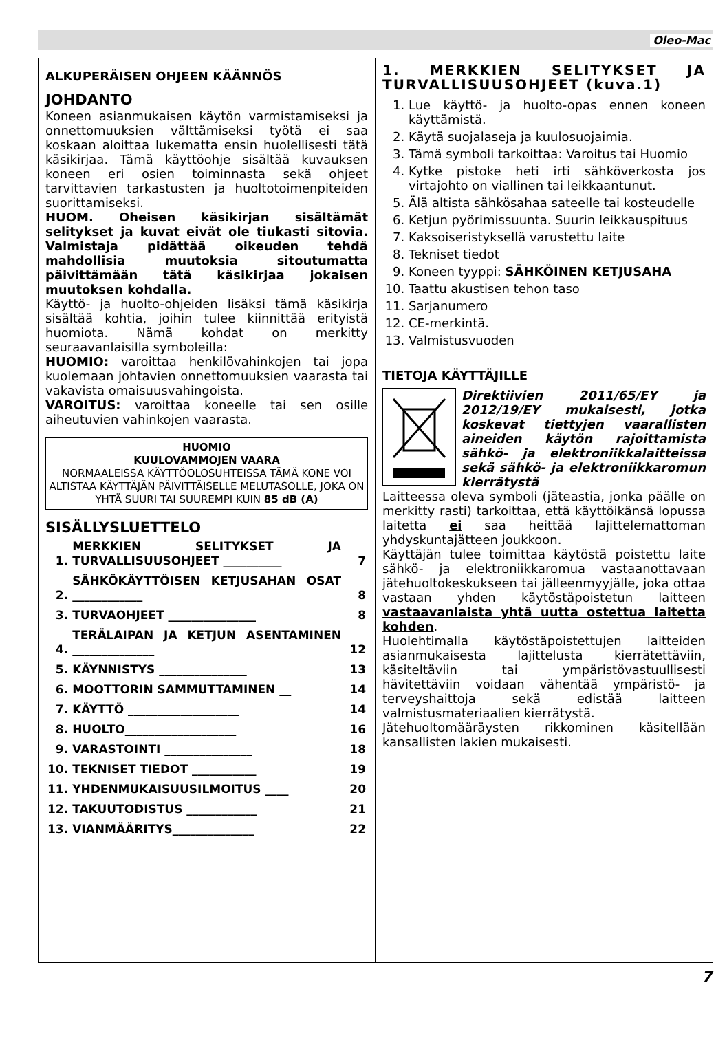Oleo-Mac
ALKUPERÄISEN OHJEEN KÄÄNNÖS
JOHDANTO
Koneen asianmukaisen käytön varmistamiseksi ja onnettomuuksien välttämiseksi työtä ei saa koskaan aloittaa lukematta ensin huolellisesti tätä käsikirjaa. Tämä käyttöohje sisältää kuvauksen koneen eri osien toiminnasta sekä ohjeet tarvittavien tarkastusten ja huoltotoimenpiteiden suorittamiseksi.
HUOM. Oheisen käsikirjan sisältämät selitykset ja kuvat eivät ole tiukasti sitovia. Valmistaja pidättää oikeuden tehdä mahdollisia muutoksia sitoutumatta päivittämään tätä käsikirjaa jokaisen muutoksen kohdalla.
Käyttö- ja huolto-ohjeiden lisäksi tämä käsikirja sisältää kohtia, joihin tulee kiinnittää erityistä huomiota. Nämä kohdat on merkitty seuraavanlaisilla symboleilla:
HUOMIO: varoittaa henkilövahinkojen tai jopa kuolemaan johtavien onnettomuuksien vaarasta tai vakavista omaisuusvahingoista.
VAROITUS: varoittaa koneelle tai sen osille aiheutuvien vahinkojen vaarasta.
HUOMIO
KUULOVAMMOJEN VAARA
NORMAALEISSA KÄYTTÖOLOSUHTEISSA TÄMÄ KONE VOI ALTISTAA KÄYTTÄJÄN PÄIVITTÄISELLE MELUTASOLLE, JOKA ON YHTÄ SUURI TAI SUUREMPI KUIN 85 dB (A)
SISÄLLYSLUETTELO
| 1. | MERKKIEN SELITYKSET JA TURVALLISUUSOHJEET __________ | 7 |
| 2. | SÄHKÖKÄYTTÖISEN KETJUSAHAN OSAT ____________ | 8 |
| 3. | TURVAOHJEET _______________ | 8 |
| 4. | TERÄLAIPAN JA KETJUN ASENTAMINEN ______________ | 12 |
| 5. | KÄYNNISTYS _______________ | 13 |
| 6. | MOOTTORIN SAMMUTTAMINEN __ | 14 |
| 7. | KÄYTTÖ ___________________ | 14 |
| 8. | HUOLTO___________________ | 16 |
| 9. | VARASTOINTI _______________ | 18 |
| 10. | TEKNISET TIEDOT ___________ | 19 |
| 11. | YHDENMUKAISUUSILMOITUS ____ | 20 |
| 12. | TAKUUTODISTUS ____________ | 21 |
| 13. | VIANMÄÄRITYS______________ | 22 |
1. MERKKIEN SELITYKSET JA TURVALLISUUSOHJEET (kuva.1)
1. Lue käyttö- ja huolto-opas ennen koneen käyttämistä.
2. Käytä suojalaseja ja kuulosuojaimia.
3. Tämä symboli tarkoittaa: Varoitus tai Huomio
4. Kytke pistoke heti irti sähköverkosta jos virtajohto on viallinen tai leikkaantunut.
5. Älä altista sähkösahaa sateelle tai kosteudelle
6. Ketjun pyörimissuunta. Suurin leikkauspituus
7. Kaksoiseristyksellä varustettu laite
8. Tekniset tiedot
9. Koneen tyyppi: SÄHKÖINEN KETJUSAHA
10. Taattu akustisen tehon taso
11. Sarjanumero
12. CE-merkintä.
13. Valmistusvuoden
TIETOJA KÄYTTÄJILLE
Direktiivien 2011/65/EY ja 2012/19/EY mukaisesti, jotka koskevat tiettyjen vaarallisten aineiden käytön rajoittamista sähkö- ja elektroniikkalaitteissa sekä sähkö- ja elektroniikkaromun kierrätystä
Laitteessa oleva symboli (jäteastia, jonka päälle on merkitty rasti) tarkoittaa, että käyttöikänsä lopussa laitetta ei saa heittää lajittelemattoman yhdyskuntajätteen joukkoon.
Käyttäjän tulee toimittaa käytöstä poistettu laite sähkö- ja elektroniikkaromua vastaanottavaan jätehuoltokeskukseen tai jälleenmyyjälle, joka ottaa vastaan yhden käytöstäpoistetun laitteen vastaavanlaista yhtä uutta ostettua laitetta kohden.
Huolehtimalla käytöstäpoistettujen laitteiden asianmukaisesta lajittelusta kierrätettäviin, käsiteltäviin tai ympäristövastuullisesti hävitettäviin voidaan vähentää ympäristö- ja terveyshaittoja sekä edistää laitteen valmistusmateriaalien kierrätystä.
Jätehuoltomääräysten rikkominen käsitellään kansallisten lakien mukaisesti.
7